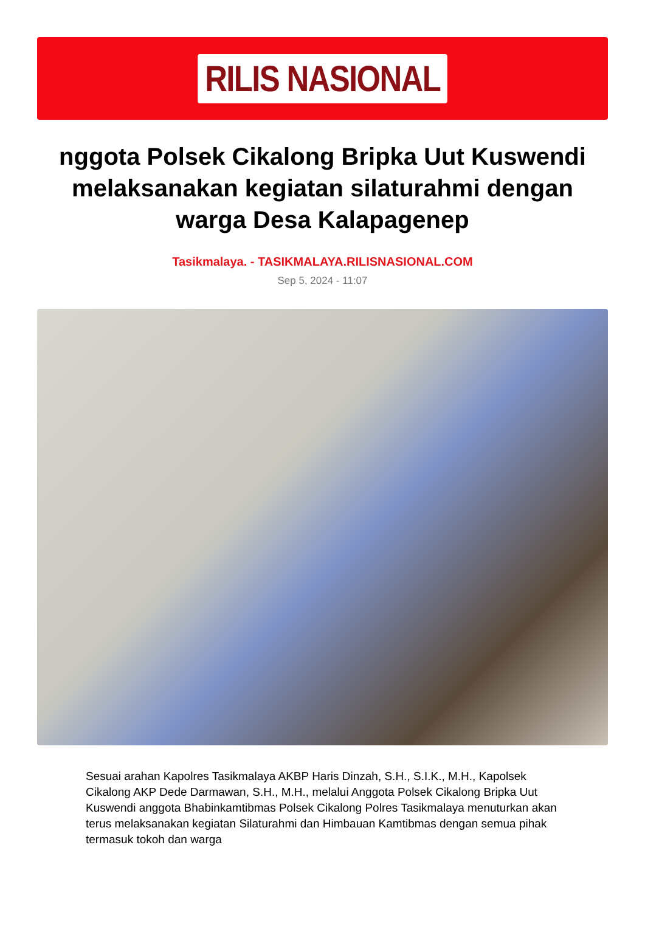RILIS NASIONAL
nggota Polsek Cikalong Bripka Uut Kuswendi melaksanakan kegiatan silaturahmi dengan warga Desa Kalapagenep
Tasikmalaya. - TASIKMALAYA.RILISNASIONAL.COM
Sep 5, 2024 - 11:07
Sesuai arahan Kapolres Tasikmalaya AKBP Haris Dinzah, S.H., S.I.K., M.H., Kapolsek Cikalong AKP Dede Darmawan, S.H., M.H., melalui Anggota Polsek Cikalong Bripka Uut Kuswendi anggota Bhabinkamtibmas Polsek Cikalong Polres Tasikmalaya menuturkan akan terus melaksanakan kegiatan Silaturahmi dan Himbauan Kamtibmas dengan semua pihak termasuk tokoh dan warga